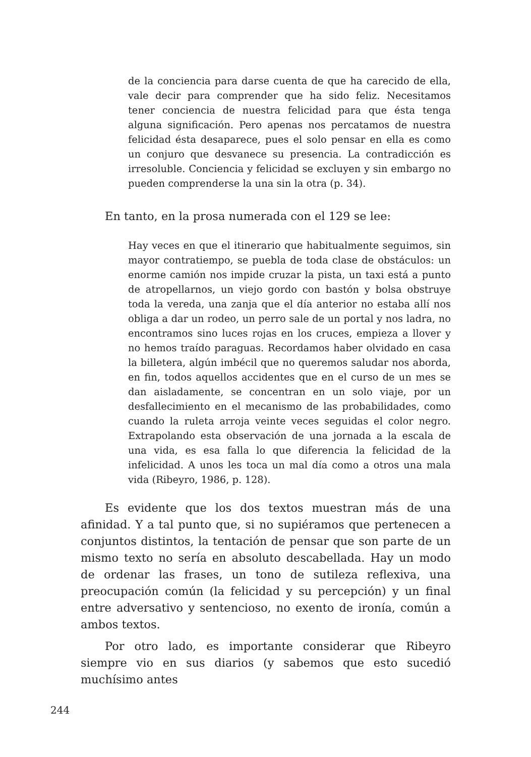de la conciencia para darse cuenta de que ha carecido de ella, vale decir para comprender que ha sido feliz. Necesitamos tener conciencia de nuestra felicidad para que ésta tenga alguna significación. Pero apenas nos percatamos de nuestra felicidad ésta desaparece, pues el solo pensar en ella es como un conjuro que desvanece su presencia. La contradicción es irresoluble. Conciencia y felicidad se excluyen y sin embargo no pueden comprenderse la una sin la otra (p. 34).
En tanto, en la prosa numerada con el 129 se lee:
Hay veces en que el itinerario que habitualmente seguimos, sin mayor contratiempo, se puebla de toda clase de obstáculos: un enorme camión nos impide cruzar la pista, un taxi está a punto de atropellarnos, un viejo gordo con bastón y bolsa obstruye toda la vereda, una zanja que el día anterior no estaba allí nos obliga a dar un rodeo, un perro sale de un portal y nos ladra, no encontramos sino luces rojas en los cruces, empieza a llover y no hemos traído paraguas. Recordamos haber olvidado en casa la billetera, algún imbécil que no queremos saludar nos aborda, en fin, todos aquellos accidentes que en el curso de un mes se dan aisladamente, se concentran en un solo viaje, por un desfallecimiento en el mecanismo de las probabilidades, como cuando la ruleta arroja veinte veces seguidas el color negro. Extrapolando esta observación de una jornada a la escala de una vida, es esa falla lo que diferencia la felicidad de la infelicidad. A unos les toca un mal día como a otros una mala vida (Ribeyro, 1986, p. 128).
Es evidente que los dos textos muestran más de una afinidad. Y a tal punto que, si no supiéramos que pertenecen a conjuntos distintos, la tentación de pensar que son parte de un mismo texto no sería en absoluto descabellada. Hay un modo de ordenar las frases, un tono de sutileza reflexiva, una preocupación común (la felicidad y su percepción) y un final entre adversativo y sentencioso, no exento de ironía, común a ambos textos.
Por otro lado, es importante considerar que Ribeyro siempre vio en sus diarios (y sabemos que esto sucedió muchísimo antes
244